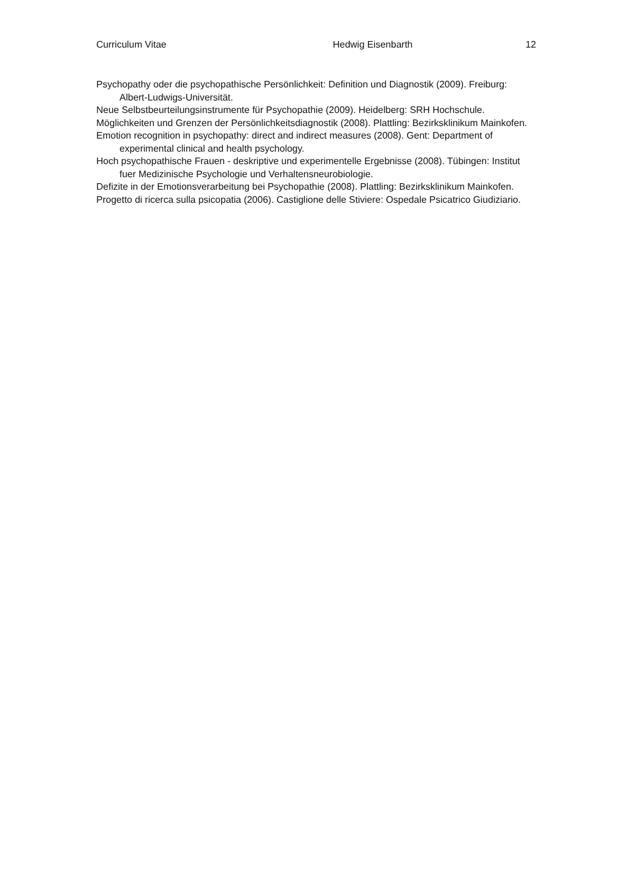Curriculum Vitae Hedwig Eisenbarth 12
Psychopathy oder die psychopathische Persönlichkeit: Definition und Diagnostik (2009). Freiburg: Albert-Ludwigs-Universität.
Neue Selbstbeurteilungsinstrumente für Psychopathie (2009). Heidelberg: SRH Hochschule.
Möglichkeiten und Grenzen der Persönlichkeitsdiagnostik (2008). Plattling: Bezirksklinikum Mainkofen.
Emotion recognition in psychopathy: direct and indirect measures (2008). Gent: Department of experimental clinical and health psychology.
Hoch psychopathische Frauen - deskriptive und experimentelle Ergebnisse (2008). Tübingen: Institut fuer Medizinische Psychologie und Verhaltensneurobiologie.
Defizite in der Emotionsverarbeitung bei Psychopathie (2008). Plattling: Bezirksklinikum Mainkofen.
Progetto di ricerca sulla psicopatia (2006). Castiglione delle Stiviere: Ospedale Psicatrico Giudiziario.